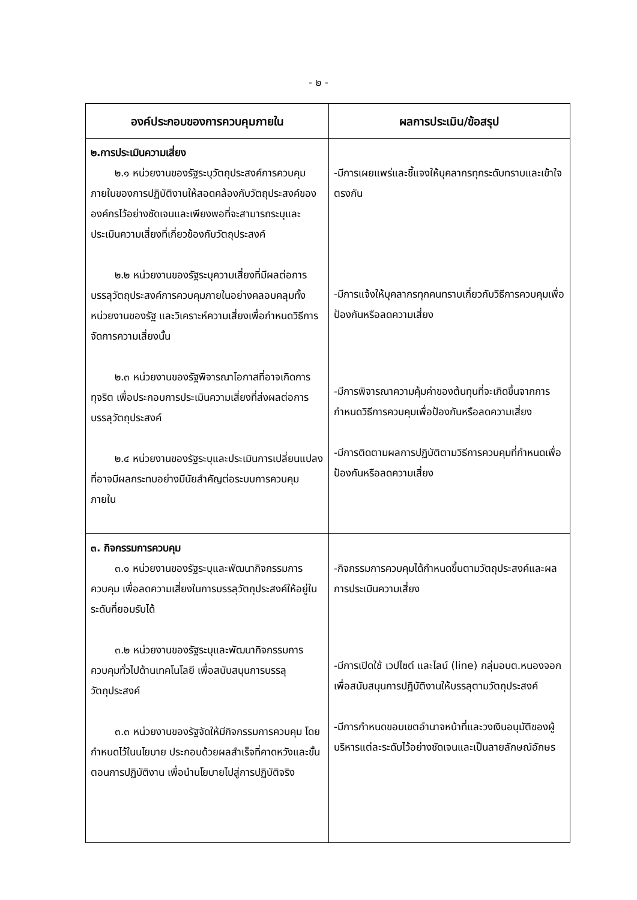- ๒ -
| องค์ประกอบของการควบคุมภายใน | ผลการประเมิน/ข้อสรุป |
| --- | --- |
| ๒.การประเมินความเสี่ยง ๒.๑ หน่วยงานของรัฐระบุวัตถุประสงค์การควบคุมภายในของการปฏิบัติงานให้สอดคล้องกับวัตถุประสงค์ขององค์กรไว้อย่างชัดเจนและเพียงพอที่จะสามารถระบุและประเมินความเสี่ยงที่เกี่ยวข้องกับวัตถุประสงค์ ๒.๒ หน่วยงานของรัฐระบุความเสี่ยงที่มีผลต่อการบรรลุวัตถุประสงค์การควบคุมภายในอย่างคลอบคลุมทั้งหน่วยงานของรัฐ และวิเคราะห์ความเสี่ยงเพื่อกำหนดวิธีการจัดการความเสี่ยงนั้น ๒.๓ หน่วยงานของรัฐพิจารณาโอกาสที่อาจเกิดการทุจริต เพื่อประกอบการประเมินความเสี่ยงที่ส่งผลต่อการบรรลุวัตถุประสงค์ ๒.๔ หน่วยงานของรัฐระบุและประเมินการเปลี่ยนแปลงที่อาจมีผลกระทบอย่างมีนัยสำคัญต่อระบบการควบคุมภายใน | -มีการเผยแพร่และชี้แจงให้บุคลากรทุกระดับทราบและเข้าใจตรงกัน -มีการแจ้งให้บุคลากรทุกคนทราบเกี่ยวกับวิธีการควบคุมเพื่อป้องกันหรือลดความเสี่ยง -มีการพิจารณาความคุ้มค่าของต้นทุนที่จะเกิดขึ้นจากการกำหนดวิธีการควบคุมเพื่อป้องกันหรือลดความเสี่ยง -มีการติดตามผลการปฏิบัติตามวิธีการควบคุมที่กำหนดเพื่อป้องกันหรือลดความเสี่ยง |
| ๓. กิจกรรมการควบคุม ๓.๑ หน่วยงานของรัฐระบุและพัฒนากิจกรรมการควบคุม เพื่อลดความเสี่ยงในการบรรลุวัตถุประสงค์ให้อยู่ในระดับที่ยอมรับได้ ๓.๒ หน่วยงานของรัฐระบุและพัฒนากิจกรรมการควบคุมทั่วไปด้านเทคโนโลยี เพื่อสนับสนุนการบรรลุวัตถุประสงค์ ๓.๓ หน่วยงานของรัฐจัดให้มีกิจกรรมการควบคุม โดยกำหนดไว้ในนโยบาย ประกอบด้วยผลสำเร็จที่คาดหวังและขั้นตอนการปฏิบัติงาน เพื่อนำนโยบายไปสู่การปฏิบัติจริง | -กิจกรรมการควบคุมได้กำหนดขึ้นตามวัตถุประสงค์และผลการประเมินความเสี่ยง -มีการเปิดใช้ เวปไซต์ และไลน์ (line) กลุ่มอบต.หนองจอก เพื่อสนับสนุนการปฏิบัติงานให้บรรลุตามวัตถุประสงค์ -มีการกำหนดขอบเขตอำนาจหน้าที่และวงเงินอนุมัติของผู้บริหารแต่ละระดับไว้อย่างชัดเจนและเป็นลายลักษณ์อักษร |